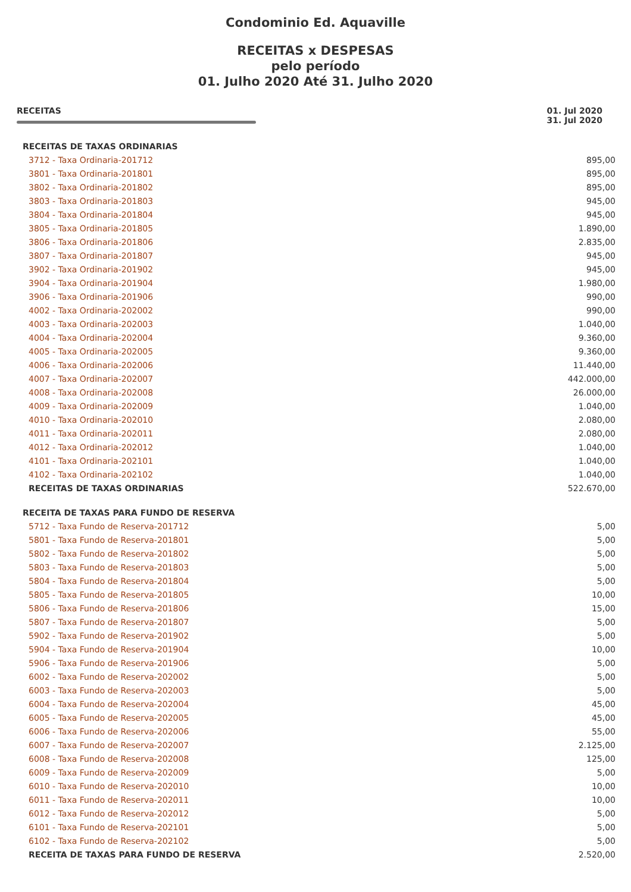Condominio Ed. Aquaville
RECEITAS x DESPESAS
pelo período
01. Julho 2020 Até 31. Julho 2020
RECEITAS 01. Jul 2020
31. Jul 2020
| RECEITAS DE TAXAS ORDINARIAS | |
| 3712 - Taxa Ordinaria-201712 | 895,00 |
| 3801 - Taxa Ordinaria-201801 | 895,00 |
| 3802 - Taxa Ordinaria-201802 | 895,00 |
| 3803 - Taxa Ordinaria-201803 | 945,00 |
| 3804 - Taxa Ordinaria-201804 | 945,00 |
| 3805 - Taxa Ordinaria-201805 | 1.890,00 |
| 3806 - Taxa Ordinaria-201806 | 2.835,00 |
| 3807 - Taxa Ordinaria-201807 | 945,00 |
| 3902 - Taxa Ordinaria-201902 | 945,00 |
| 3904 - Taxa Ordinaria-201904 | 1.980,00 |
| 3906 - Taxa Ordinaria-201906 | 990,00 |
| 4002 - Taxa Ordinaria-202002 | 990,00 |
| 4003 - Taxa Ordinaria-202003 | 1.040,00 |
| 4004 - Taxa Ordinaria-202004 | 9.360,00 |
| 4005 - Taxa Ordinaria-202005 | 9.360,00 |
| 4006 - Taxa Ordinaria-202006 | 11.440,00 |
| 4007 - Taxa Ordinaria-202007 | 442.000,00 |
| 4008 - Taxa Ordinaria-202008 | 26.000,00 |
| 4009 - Taxa Ordinaria-202009 | 1.040,00 |
| 4010 - Taxa Ordinaria-202010 | 2.080,00 |
| 4011 - Taxa Ordinaria-202011 | 2.080,00 |
| 4012 - Taxa Ordinaria-202012 | 1.040,00 |
| 4101 - Taxa Ordinaria-202101 | 1.040,00 |
| 4102 - Taxa Ordinaria-202102 | 1.040,00 |
| RECEITAS DE TAXAS ORDINARIAS | 522.670,00 |
| RECEITA DE TAXAS PARA FUNDO DE RESERVA | |
| 5712 - Taxa Fundo de Reserva-201712 | 5,00 |
| 5801 - Taxa Fundo de Reserva-201801 | 5,00 |
| 5802 - Taxa Fundo de Reserva-201802 | 5,00 |
| 5803 - Taxa Fundo de Reserva-201803 | 5,00 |
| 5804 - Taxa Fundo de Reserva-201804 | 5,00 |
| 5805 - Taxa Fundo de Reserva-201805 | 10,00 |
| 5806 - Taxa Fundo de Reserva-201806 | 15,00 |
| 5807 - Taxa Fundo de Reserva-201807 | 5,00 |
| 5902 - Taxa Fundo de Reserva-201902 | 5,00 |
| 5904 - Taxa Fundo de Reserva-201904 | 10,00 |
| 5906 - Taxa Fundo de Reserva-201906 | 5,00 |
| 6002 - Taxa Fundo de Reserva-202002 | 5,00 |
| 6003 - Taxa Fundo de Reserva-202003 | 5,00 |
| 6004 - Taxa Fundo de Reserva-202004 | 45,00 |
| 6005 - Taxa Fundo de Reserva-202005 | 45,00 |
| 6006 - Taxa Fundo de Reserva-202006 | 55,00 |
| 6007 - Taxa Fundo de Reserva-202007 | 2.125,00 |
| 6008 - Taxa Fundo de Reserva-202008 | 125,00 |
| 6009 - Taxa Fundo de Reserva-202009 | 5,00 |
| 6010 - Taxa Fundo de Reserva-202010 | 10,00 |
| 6011 - Taxa Fundo de Reserva-202011 | 10,00 |
| 6012 - Taxa Fundo de Reserva-202012 | 5,00 |
| 6101 - Taxa Fundo de Reserva-202101 | 5,00 |
| 6102 - Taxa Fundo de Reserva-202102 | 5,00 |
| RECEITA DE TAXAS PARA FUNDO DE RESERVA | 2.520,00 |